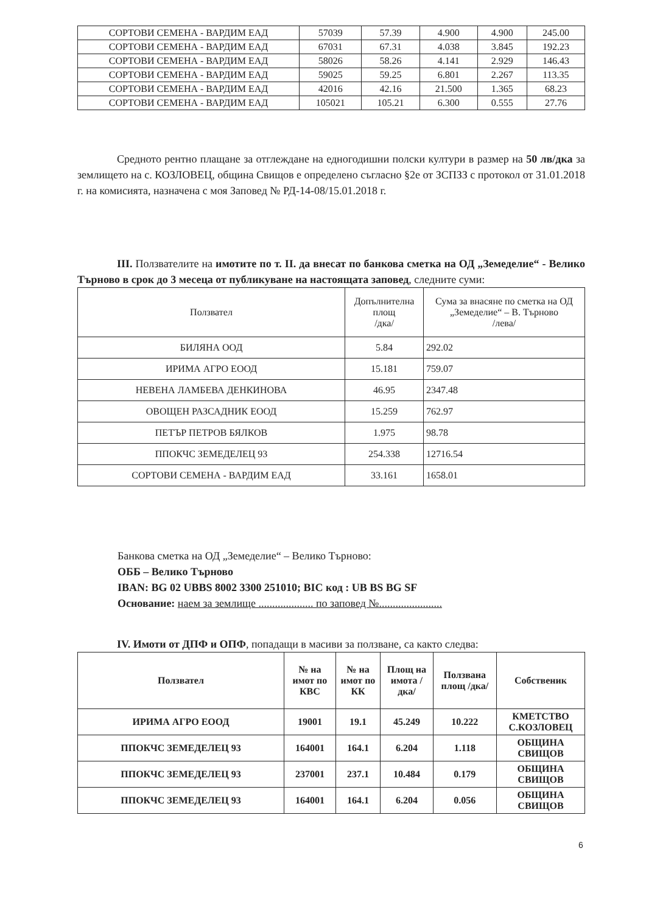| СОРТОВИ СЕМЕНА - ВАРДИМ ЕАД | 57039 | 57.39 | 4.900 | 4.900 | 245.00 |
| СОРТОВИ СЕМЕНА - ВАРДИМ ЕАД | 67031 | 67.31 | 4.038 | 3.845 | 192.23 |
| СОРТОВИ СЕМЕНА - ВАРДИМ ЕАД | 58026 | 58.26 | 4.141 | 2.929 | 146.43 |
| СОРТОВИ СЕМЕНА - ВАРДИМ ЕАД | 59025 | 59.25 | 6.801 | 2.267 | 113.35 |
| СОРТОВИ СЕМЕНА - ВАРДИМ ЕАД | 42016 | 42.16 | 21.500 | 1.365 | 68.23 |
| СОРТОВИ СЕМЕНА - ВАРДИМ ЕАД | 105021 | 105.21 | 6.300 | 0.555 | 27.76 |
Средното рентно плащане за отглеждане на едногодишни полски култури в размер на 50 лв/дка за землището на с. КОЗЛОВЕЦ, община Свищов е определено съгласно §2е от ЗСПЗЗ с протокол от 31.01.2018 г. на комисията, назначена с моя Заповед № РД-14-08/15.01.2018 г.
III. Ползвателите на имотите по т. II. да внесат по банкова сметка на ОД „Земеделие“ - Велико Търново в срок до 3 месеца от публикуване на настоящата заповед, следните суми:
| Ползвател | Допълнителна площ /дка/ | Сума за внасяне по сметка на ОД „Земеделие“ – В. Търново /лева/ |
| БИЛЯНА ООД | 5.84 | 292.02 |
| ИРИМА АГРО ЕООД | 15.181 | 759.07 |
| НЕВЕНА ЛАМБЕВА ДЕНКИНОВА | 46.95 | 2347.48 |
| ОВОЩЕН РАЗСАДНИК ЕООД | 15.259 | 762.97 |
| ПЕТЪР ПЕТРОВ БЯЛКОВ | 1.975 | 98.78 |
| ППОКЧС ЗЕМЕДЕЛЕЦ 93 | 254.338 | 12716.54 |
| СОРТОВИ СЕМЕНА - ВАРДИМ ЕАД | 33.161 | 1658.01 |
Банкова сметка на ОД „Земеделие“ – Велико Търново:
ОББ – Велико Търново
IBAN: BG 02 UBBS 8002 3300 251010; BIC код : UB BS BG SF
Основание: наем за землище .................... по заповед №.......................
IV. Имоти от ДПФ и ОПФ, попадащи в масиви за ползване, са както следва:
| Ползвател | № на имот по КВС | № на имот по КК | Площ на имота /дка/ | Ползвана площ /дка/ | Собственик |
| --- | --- | --- | --- | --- | --- |
| ИРИМА АГРО ЕООД | 19001 | 19.1 | 45.249 | 10.222 | КМЕТСТВО С.КОЗЛОВЕЦ |
| ППОКЧС ЗЕМЕДЕЛЕЦ 93 | 164001 | 164.1 | 6.204 | 1.118 | ОБЩИНА СВИЩОВ |
| ППОКЧС ЗЕМЕДЕЛЕЦ 93 | 237001 | 237.1 | 10.484 | 0.179 | ОБЩИНА СВИЩОВ |
| ППОКЧС ЗЕМЕДЕЛЕЦ 93 | 164001 | 164.1 | 6.204 | 0.056 | ОБЩИНА СВИЩОВ |
6